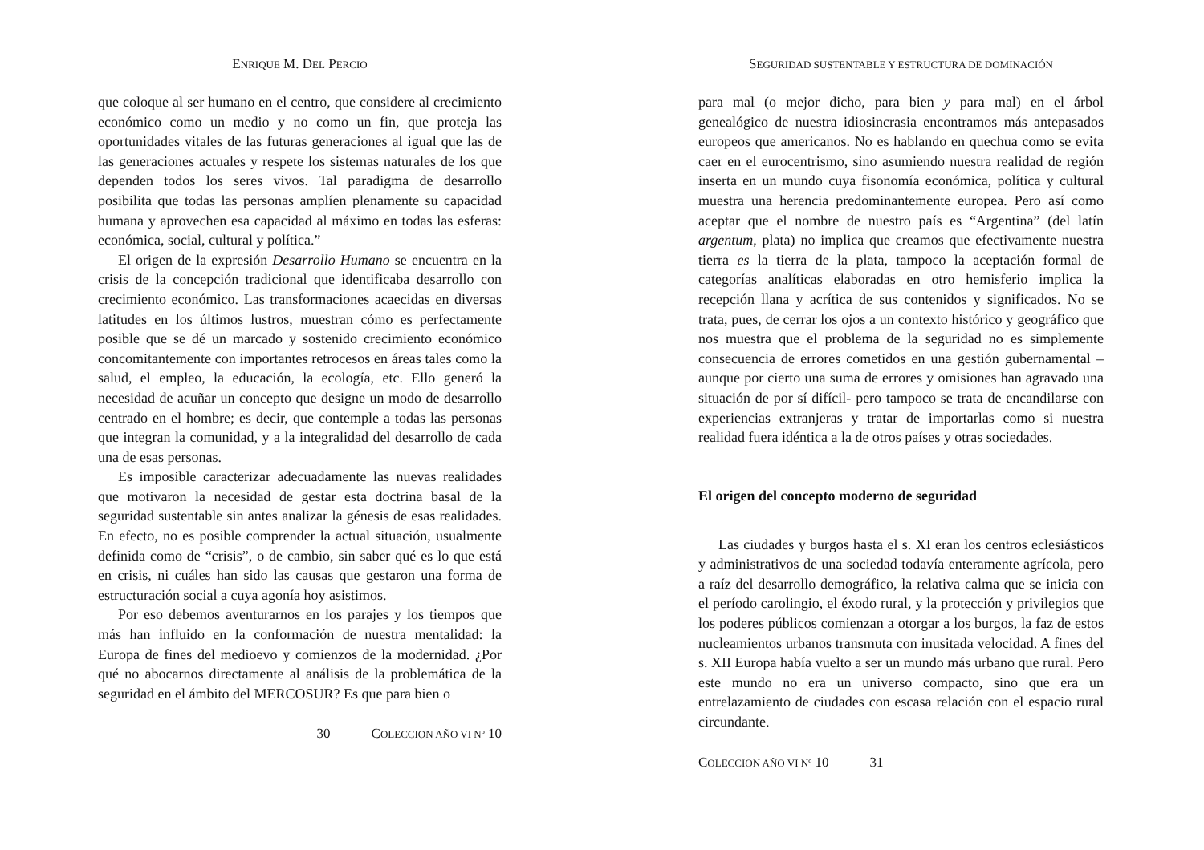ENRIQUE M. DEL PERCIO
que coloque al ser humano en el centro, que considere al crecimiento económico como un medio y no como un fin, que proteja las oportunidades vitales de las futuras generaciones al igual que las de las generaciones actuales y respete los sistemas naturales de los que dependen todos los seres vivos. Tal paradigma de desarrollo posibilita que todas las personas amplíen plenamente su capacidad humana y aprovechen esa capacidad al máximo en todas las esferas: económica, social, cultural y política.”
El origen de la expresión Desarrollo Humano se encuentra en la crisis de la concepción tradicional que identificaba desarrollo con crecimiento económico. Las transformaciones acaecidas en diversas latitudes en los últimos lustros, muestran cómo es perfectamente posible que se dé un marcado y sostenido crecimiento económico concomitantemente con importantes retrocesos en áreas tales como la salud, el empleo, la educación, la ecología, etc. Ello generó la necesidad de acuñar un concepto que designe un modo de desarrollo centrado en el hombre; es decir, que contemple a todas las personas que integran la comunidad, y a la integralidad del desarrollo de cada una de esas personas.
Es imposible caracterizar adecuadamente las nuevas realidades que motivaron la necesidad de gestar esta doctrina basal de la seguridad sustentable sin antes analizar la génesis de esas realidades. En efecto, no es posible comprender la actual situación, usualmente definida como de “crisis”, o de cambio, sin saber qué es lo que está en crisis, ni cuáles han sido las causas que gestaron una forma de estructuración social a cuya agonía hoy asistimos.
Por eso debemos aventurarnos en los parajes y los tiempos que más han influido en la conformación de nuestra mentalidad: la Europa de fines del medioevo y comienzos de la modernidad. ¿Por qué no abocarnos directamente al análisis de la problemática de la seguridad en el ámbito del MERCOSUR? Es que para bien o
30 COLECCION AÑO VI Nº 10
SEGURIDAD SUSTENTABLE Y ESTRUCTURA DE DOMINACIÓN
para mal (o mejor dicho, para bien y para mal) en el árbol genealógico de nuestra idiosincrasia encontramos más antepasados europeos que americanos. No es hablando en quechua como se evita caer en el eurocentrismo, sino asumiendo nuestra realidad de región inserta en un mundo cuya fisonomía económica, política y cultural muestra una herencia predominantemente europea. Pero así como aceptar que el nombre de nuestro país es “Argentina” (del latín argentum, plata) no implica que creamos que efectivamente nuestra tierra es la tierra de la plata, tampoco la aceptación formal de categorías analíticas elaboradas en otro hemisferio implica la recepción llana y acrítica de sus contenidos y significados. No se trata, pues, de cerrar los ojos a un contexto histórico y geográfico que nos muestra que el problema de la seguridad no es simplemente consecuencia de errores cometidos en una gestión gubernamental –aunque por cierto una suma de errores y omisiones han agravado una situación de por sí difícil- pero tampoco se trata de encandilarse con experiencias extranjeras y tratar de importarlas como si nuestra realidad fuera idéntica a la de otros países y otras sociedades.
El origen del concepto moderno de seguridad
Las ciudades y burgos hasta el s. XI eran los centros eclesiásticos y administrativos de una sociedad todavía enteramente agrícola, pero a raíz del desarrollo demográfico, la relativa calma que se inicia con el período carolingio, el éxodo rural, y la protección y privilegios que los poderes públicos comienzan a otorgar a los burgos, la faz de estos nucleamientos urbanos transmuta con inusitada velocidad. A fines del s. XII Europa había vuelto a ser un mundo más urbano que rural. Pero este mundo no era un universo compacto, sino que era un entrelazamiento de ciudades con escasa relación con el espacio rural circundante.
COLECCION AÑO VI Nº 10 31